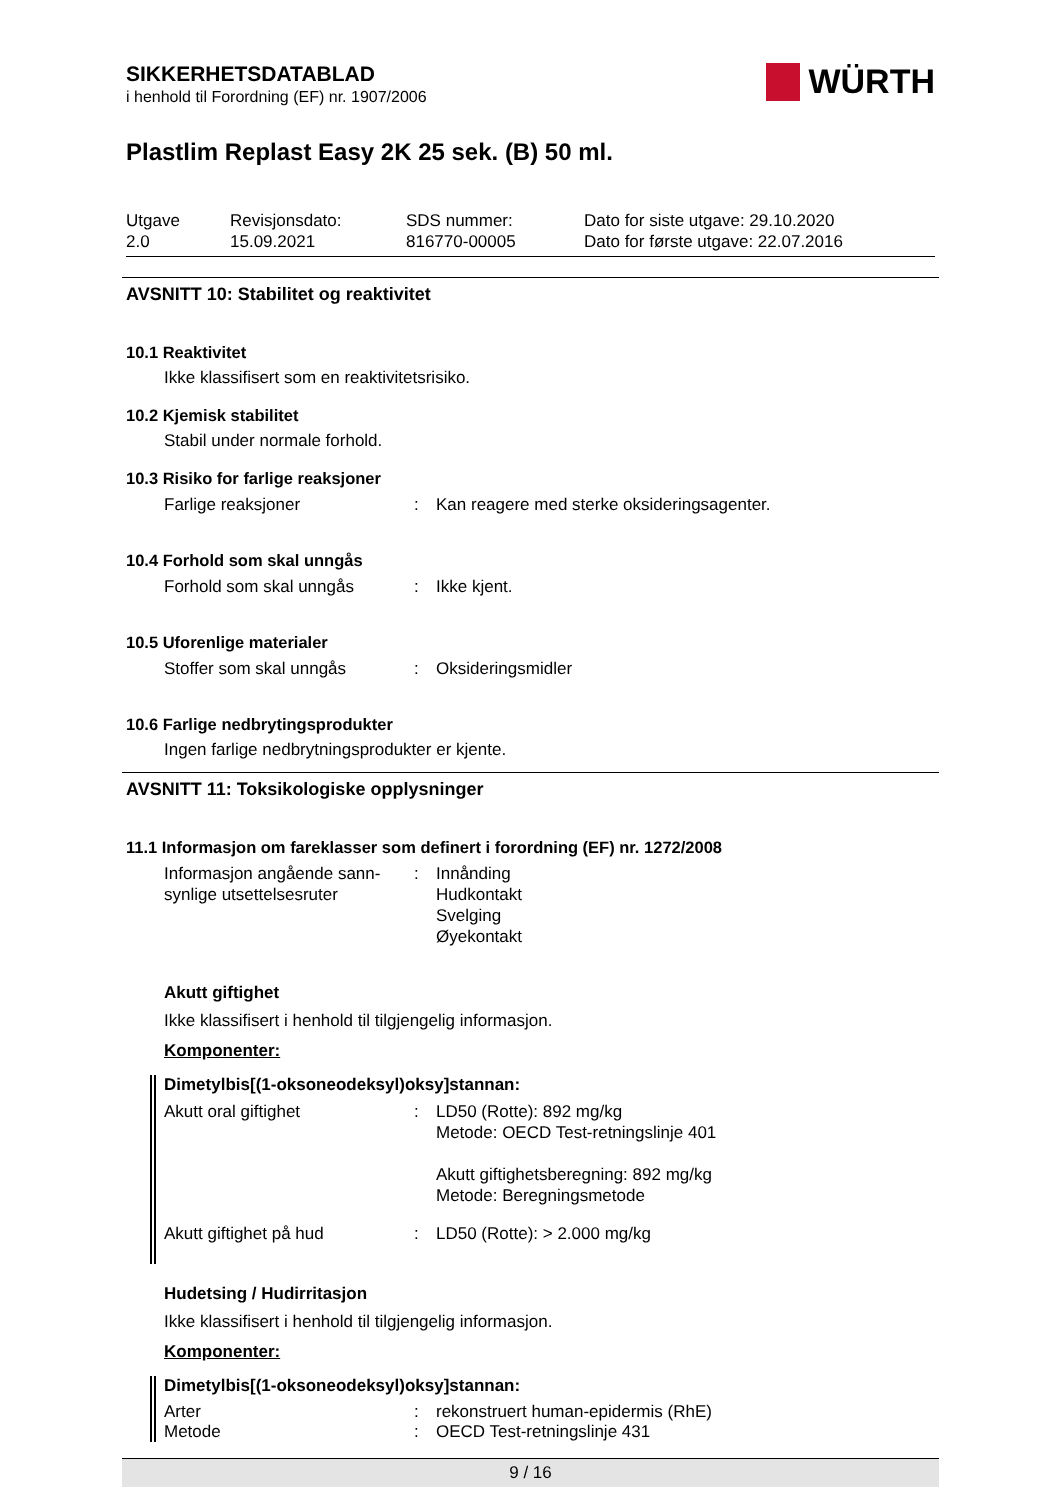WÜRTH
SIKKERHETSDATABLAD
i henhold til Forordning (EF) nr. 1907/2006
Plastlim Replast Easy 2K 25 sek. (B) 50 ml.
Utgave
2.0
Revisjonsdato:
15.09.2021
SDS nummer:
816770-00005
Dato for siste utgave: 29.10.2020
Dato for første utgave: 22.07.2016
AVSNITT 10: Stabilitet og reaktivitet
10.1 Reaktivitet
Ikke klassifisert som en reaktivitetsrisiko.
10.2 Kjemisk stabilitet
Stabil under normale forhold.
10.3 Risiko for farlige reaksjoner
Farlige reaksjoner: Kan reagere med sterke oksideringsagenter.
10.4 Forhold som skal unngås
Forhold som skal unngås: Ikke kjent.
10.5 Uforenlige materialer
Stoffer som skal unngås: Oksideringsmidler
10.6 Farlige nedbrytingsprodukter
Ingen farlige nedbrytningsprodukter er kjente.
AVSNITT 11: Toksikologiske opplysninger
11.1 Informasjon om fareklasser som definert i forordning (EF) nr. 1272/2008
Informasjon angående sann-
synlige utsettelsesruter: Innånding
Hudkontakt
Svelging
Øyekontakt
Akutt giftighet
Ikke klassifisert i henhold til tilgjengelig informasjon.
Komponenter:
Dimetylbis[(1-oksoneodeksyl)oksy]stannan:
Akutt oral giftighet: LD50 (Rotte): 892 mg/kg
Metode: OECD Test-retningslinje 401
Akutt giftighetsberegning: 892 mg/kg
Metode: Beregningsmetode
Akutt giftighet på hud: LD50 (Rotte): > 2.000 mg/kg
Hudetsing / Hudirritasjon
Ikke klassifisert i henhold til tilgjengelig informasjon.
Komponenter:
Dimetylbis[(1-oksoneodeksyl)oksy]stannan:
Arter: rekonstruert human-epidermis (RhE)
Metode: OECD Test-retningslinje 431
9 / 16